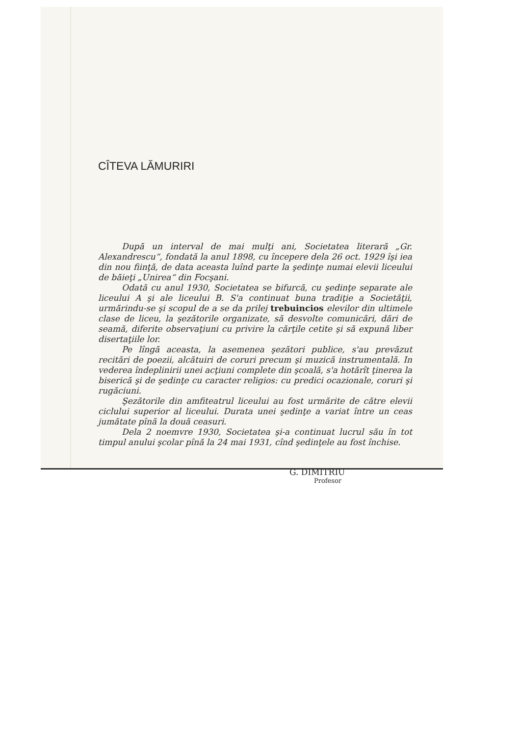CÎTEVA LĂMURIRI
După un interval de mai mulţi ani, Societatea literară „Gr. Alexandrescu“, fondată la anul 1898, cu începere dela 26 oct. 1929 îşi iea din nou fiinţă, de data aceasta luînd parte la şedinţe numai elevii liceului de băieţi „Unirea“ din Focşani.
Odată cu anul 1930, Societatea se bifurcă, cu şedinţe separate ale liceului A şi ale liceului B. S'a continuat buna tradiţie a Societăţii, urmărindu-se şi scopul de a se da prilej trebuincios elevilor din ultimele clase de liceu, la şezătorile organizate, să desvolte comunicări, dări de seamă, diferite observaţiuni cu privire la cărţile cetite şi să expună liber disertaţiile lor.
Pe lîngă aceasta, la asemenea şezători publice, s'au prevăzut recitări de poezii, alcătuiri de coruri precum şi muzică instrumentală. In vederea îndeplinirii unei acţiuni complete din şcoală, s'a hotărît ţinerea la biserică şi de şedinţe cu caracter religios: cu predici ocazionale, coruri şi rugăciuni.
Şezătorile din amfiteatrul liceului au fost urmărite de către elevii ciclului superior al liceului. Durata unei şedinţe a variat între un ceas jumătate pînă la două ceasuri.
Dela 2 noemvre 1930, Societatea şi-a continuat lucrul său în tot timpul anului şcolar pînă la 24 mai 1931, cînd şedinţele au fost închise.
G. DIMITRIU
Profesor